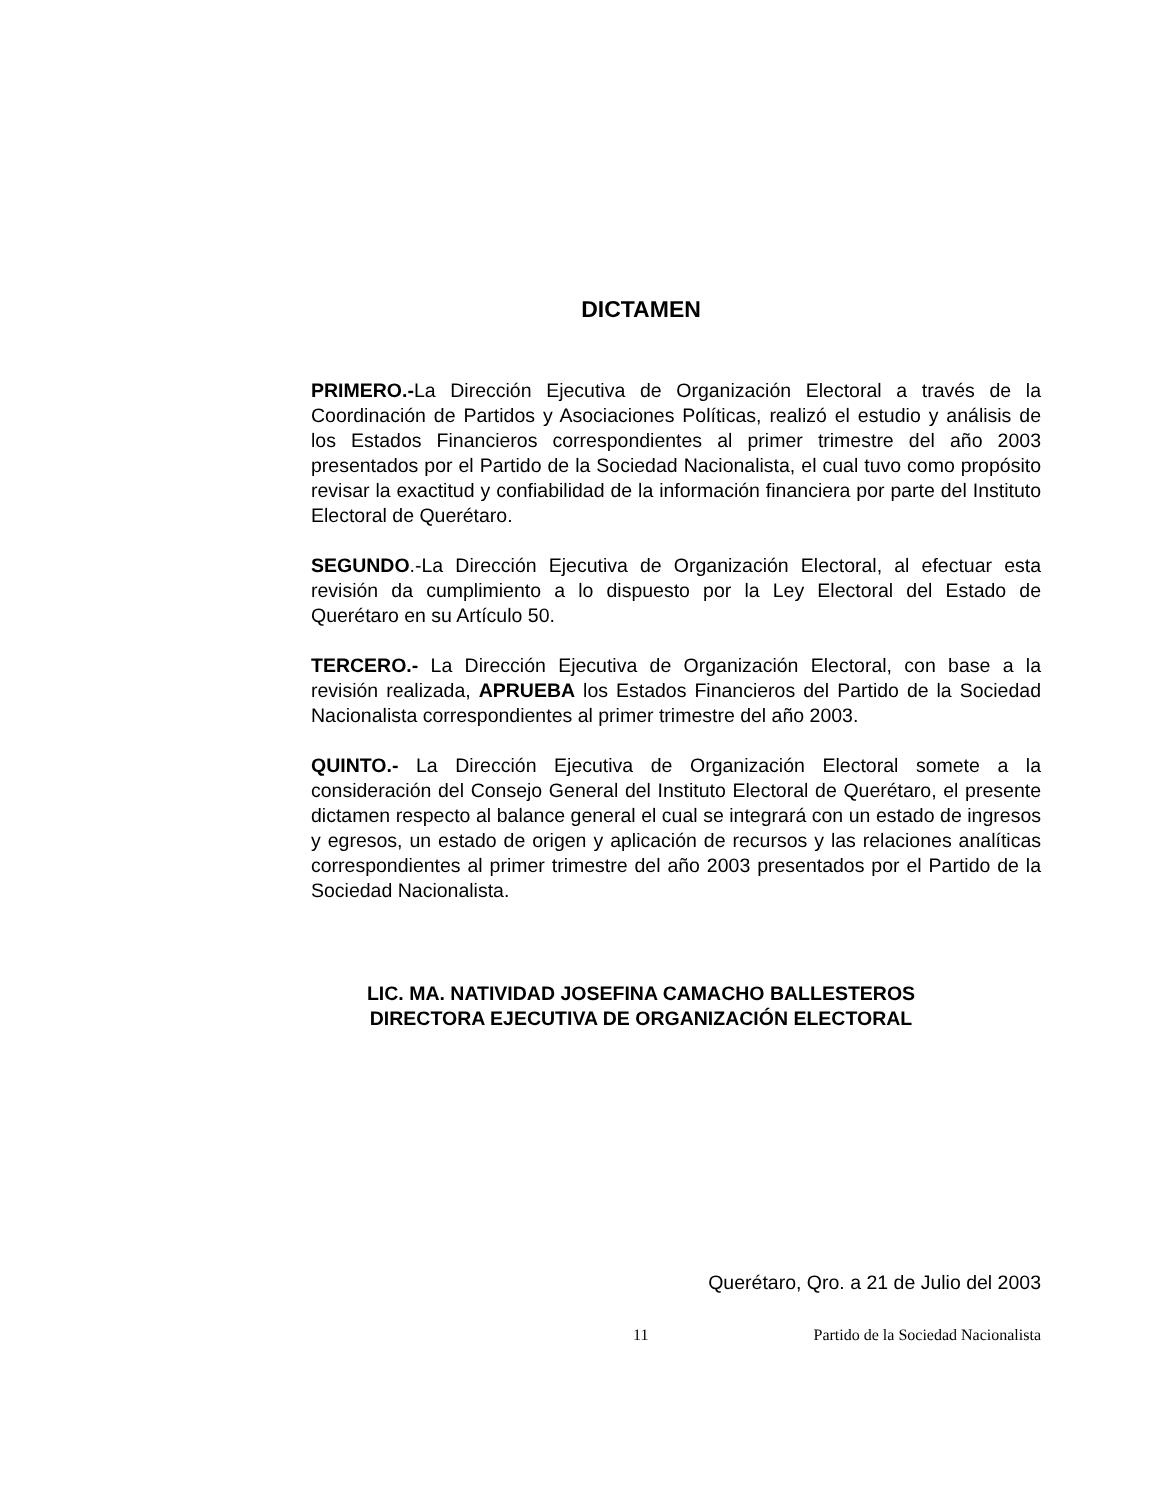DICTAMEN
PRIMERO.-La Dirección Ejecutiva de Organización Electoral a través de la Coordinación de Partidos y Asociaciones Políticas, realizó el estudio y análisis de los Estados Financieros correspondientes al primer trimestre del año 2003 presentados por el Partido de la Sociedad Nacionalista, el cual tuvo como propósito revisar la exactitud y confiabilidad de la información financiera por parte del Instituto Electoral de Querétaro.
SEGUNDO.-La Dirección Ejecutiva de Organización Electoral, al efectuar esta revisión da cumplimiento a lo dispuesto por la Ley Electoral del Estado de Querétaro en su Artículo 50.
TERCERO.- La Dirección Ejecutiva de Organización Electoral, con base a la revisión realizada, APRUEBA los Estados Financieros del Partido de la Sociedad Nacionalista correspondientes al primer trimestre del año 2003.
QUINTO.- La Dirección Ejecutiva de Organización Electoral somete a la consideración del Consejo General del Instituto Electoral de Querétaro, el presente dictamen respecto al balance general el cual se integrará con un estado de ingresos y egresos, un estado de origen y aplicación de recursos y las relaciones analíticas correspondientes al primer trimestre del año 2003 presentados por el Partido de la Sociedad Nacionalista.
LIC. MA. NATIVIDAD JOSEFINA CAMACHO BALLESTEROS
DIRECTORA EJECUTIVA DE ORGANIZACIÓN ELECTORAL
Querétaro, Qro. a 21 de Julio del 2003
11 Partido de la Sociedad Nacionalista